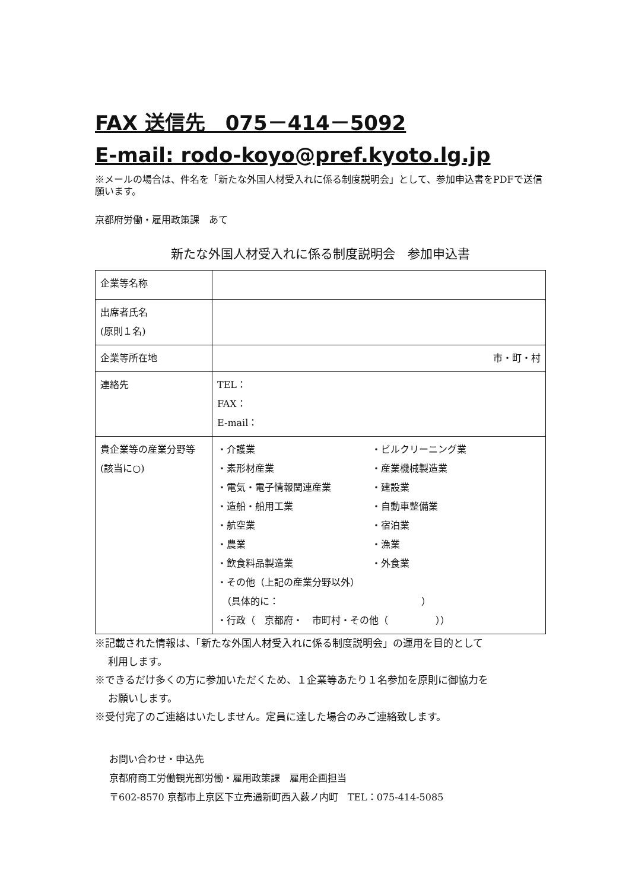FAX 送信先　075－414－5092
E-mail: rodo-koyo@pref.kyoto.lg.jp
※メールの場合は、件名を「新たな外国人材受入れに係る制度説明会」として、参加申込書をPDFで送信願います。
京都府労働・雇用政策課　あて
新たな外国人材受入れに係る制度説明会　参加申込書
| 企業等名称 | |
| 出席者氏名 (原則１名) | |
| 企業等所在地 | 市・町・村 |
| 連絡先 | TEL： FAX： E-mail： |
| 貴企業等の産業分野等(該当に○) | ・介護業 ・ビルクリーニング業 ・素形材産業 ・産業機械製造業 ・電気・電子情報関連産業 ・建設業 ・造船・船用工業 ・自動車整備業 ・航空業 ・宿泊業 ・農業 ・漁業 ・飲食料品製造業 ・外食業 ・その他（上記の産業分野以外） （具体的に： ） ・行政（ 京都府・ 市町村・その他（ ）） |
※記載された情報は、「新たな外国人材受入れに係る制度説明会」の運用を目的として
利用します。
※できるだけ多くの方に参加いただくため、１企業等あたり１名参加を原則に御協力を
お願いします。
※受付完了のご連絡はいたしません。定員に達した場合のみご連絡致します。
お問い合わせ・申込先
京都府商工労働観光部労働・雇用政策課　雇用企画担当
〒602-8570 京都市上京区下立売通新町西入薮ノ内町　TEL：075-414-5085